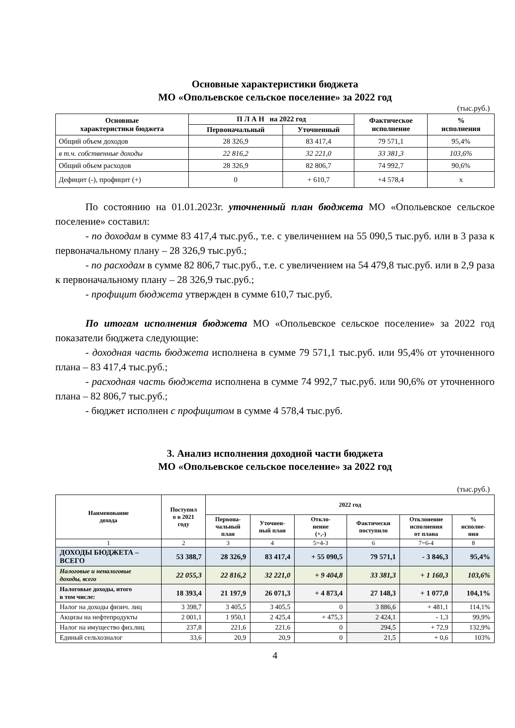Основные характеристики бюджета
МО «Опольевское сельское поселение» за 2022 год
(тыс.руб.)
| Основные характеристики бюджета | П Л А Н на 2022 год | | Фактическое исполнение | % исполнения |
| --- | --- | --- | --- | --- |
| | Первоначальный | Уточненный | | |
| Общий объем доходов | 28 326,9 | 83 417,4 | 79 571,1 | 95,4% |
| в т.ч. собственные доходы | 22 816,2 | 32 221,0 | 33 381,3 | 103,6% |
| Общий объем расходов | 28 326,9 | 82 806,7 | 74 992,7 | 90,6% |
| Дефицит (-), профицит (+) | 0 | + 610,7 | +4 578,4 | х |
По состоянию на 01.01.2023г. уточненный план бюджета МО «Опольевское сельское поселение» составил:
- по доходам в сумме 83 417,4 тыс.руб., т.е. с увеличением на 55 090,5 тыс.руб. или в 3 раза к первоначальному плану – 28 326,9 тыс.руб.;
- по расходам в сумме 82 806,7 тыс.руб., т.е. с увеличением на 54 479,8 тыс.руб. или в 2,9 раза к первоначальному плану – 28 326,9 тыс.руб.;
- профицит бюджета утвержден в сумме 610,7 тыс.руб.
По итогам исполнения бюджета МО «Опольевское сельское поселение» за 2022 год показатели бюджета следующие:
- доходная часть бюджета исполнена в сумме 79 571,1 тыс.руб. или 95,4% от уточненного плана – 83 417,4 тыс.руб.;
- расходная часть бюджета исполнена в сумме 74 992,7 тыс.руб. или 90,6% от уточненного плана – 82 806,7 тыс.руб.;
- бюджет исполнен с профицитом в сумме 4 578,4 тыс.руб.
3. Анализ исполнения доходной части бюджета
МО «Опольевское сельское поселение» за 2022 год
(тыс.руб.)
| Наименование дохода | Поступил о в 2021 году | 2022 год | | | | | |
| --- | --- | --- | --- | --- | --- | --- | --- |
| | | Первона- чальный план | Уточнен- ный план | Откло- нение (+,-) | Фактически поступило | Отклонение исполнения от плана | % исполне- ния |
| 1 | 2 | 3 | 4 | 5=4-3 | 6 | 7=6-4 | 8 |
| ДОХОДЫ БЮДЖЕТА – ВСЕГО | 53 388,7 | 28 326,9 | 83 417,4 | + 55 090,5 | 79 571,1 | - 3 846,3 | 95,4% |
| Налоговые и неналоговые доходы, всего | 22 055,3 | 22 816,2 | 32 221,0 | + 9 404,8 | 33 381,3 | + 1 160,3 | 103,6% |
| Налоговые доходы, итого в том числе: | 18 393,4 | 21 197,9 | 26 071,3 | + 4 873,4 | 27 148,3 | + 1 077,0 | 104,1% |
| Налог на доходы физич. лиц | 3 398,7 | 3 405,5 | 3 405,5 | 0 | 3 886,6 | + 481,1 | 114,1% |
| Акцизы на нефтепродукты | 2 001,1 | 1 950,1 | 2 425,4 | + 475,3 | 2 424,1 | - 1,3 | 99,9% |
| Налог на имущество физ.лиц | 237,8 | 221,6 | 221,6 | 0 | 294,5 | + 72,9 | 132,9% |
| Единый сельхозналог | 33,6 | 20,9 | 20,9 | 0 | 21,5 | + 0,6 | 103% |
4